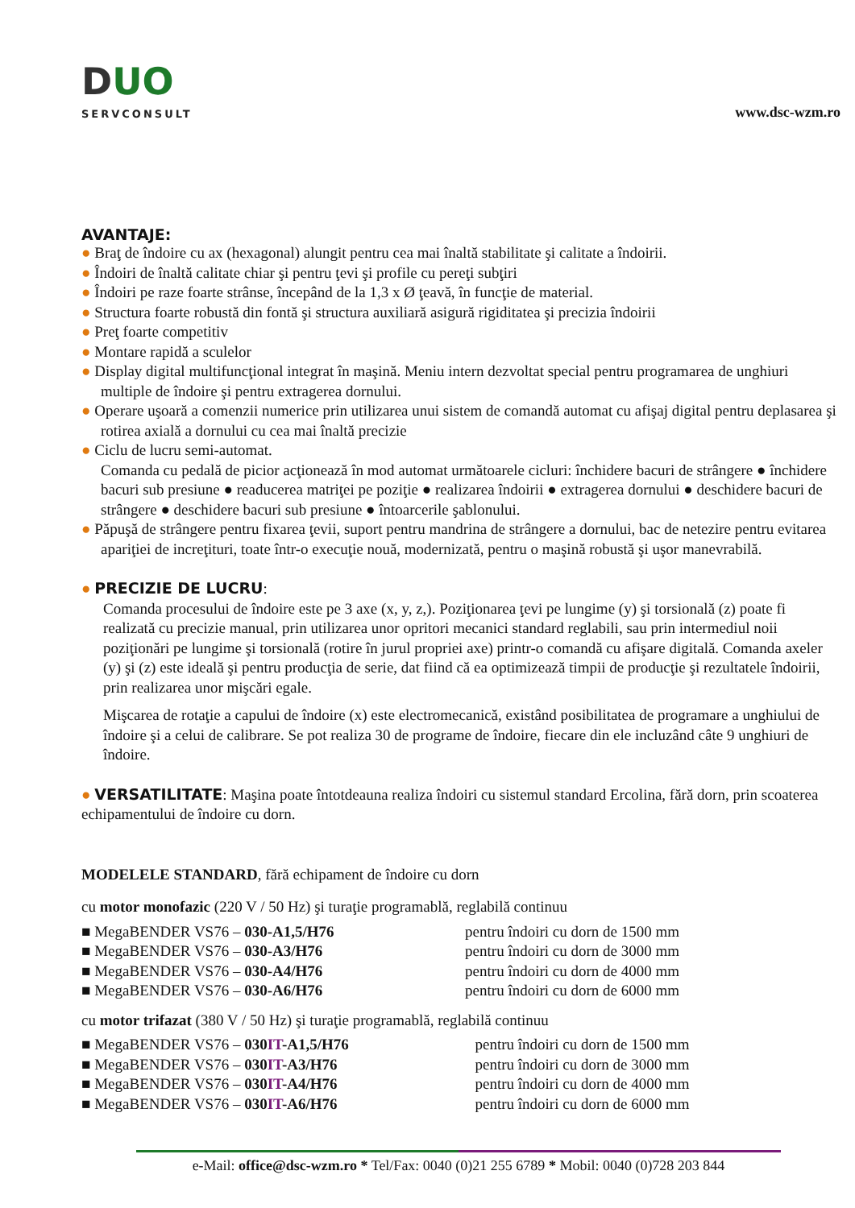DUO
SERVCONSULT
www.dsc-wzm.ro
AVANTAJE:
● Braţ de îndoire cu ax (hexagonal) alungit pentru cea mai înaltă stabilitate şi calitate a îndoirii.
● Îndoiri de înaltă calitate chiar şi pentru ţevi şi profile cu pereţi subţiri
● Îndoiri pe raze foarte strânse, începând de la 1,3 x Ø ţeavă, în funcţie de material.
● Structura foarte robustă din fontă şi structura auxiliară asigură rigiditatea şi precizia îndoirii
● Preţ foarte competitiv
● Montare rapidă a sculelor
● Display digital multifuncţional integrat în maşină. Meniu intern dezvoltat special pentru programarea de unghiuri multiple de îndoire şi pentru extragerea dornului.
● Operare uşoară a comenzii numerice prin utilizarea unui sistem de comandă automat cu afişaj digital pentru deplasarea şi rotirea axială a dornului cu cea mai înaltă precizie
● Ciclu de lucru semi-automat.
Comanda cu pedală de picior acţionează în mod automat următoarele cicluri: închidere bacuri de strângere ● închidere bacuri sub presiune ● readucerea matriţei pe poziţie ● realizarea îndoirii ● extragerea dornului ● deschidere bacuri de strângere ● deschidere bacuri sub presiune ● întoarcerile şablonului.
● Păpuşă de strângere pentru fixarea ţevii, suport pentru mandrina de strângere a dornului, bac de netezire pentru evitarea apariţiei de increţituri, toate într-o execuţie nouă, modernizată, pentru o maşină robustă şi uşor manevrabilă.
● PRECIZIE DE LUCRU:
Comanda procesului de îndoire este pe 3 axe (x, y, z,). Poziţionarea ţevi pe lungime (y) şi torsională (z) poate fi realizată cu precizie manual, prin utilizarea unor opritori mecanici standard reglabili, sau prin intermediul noii poziţionări pe lungime şi torsională (rotire în jurul propriei axe) printr-o comandă cu afişare digitală. Comanda axeler (y) şi (z) este ideală şi pentru producţia de serie, dat fiind că ea optimizează timpii de producţie şi rezultatele îndoirii, prin realizarea unor mişcări egale.
Mişcarea de rotaţie a capului de îndoire (x) este electromecanică, existând posibilitatea de programare a unghiului de îndoire şi a celui de calibrare. Se pot realiza 30 de programe de îndoire, fiecare din ele incluzând câte 9 unghiuri de îndoire.
● VERSATILITATE: Maşina poate întotdeauna realiza îndoiri cu sistemul standard Ercolina, fără dorn, prin scoaterea echipamentului de îndoire cu dorn.
MODELELE STANDARD, fără echipament de îndoire cu dorn
cu motor monofazic (220 V / 50 Hz) şi turaţie programablă, reglabilă continuu
| ■ MegaBENDER VS76 – 030-A1,5/H76 | pentru îndoiri cu dorn de 1500 mm |
| ■ MegaBENDER VS76 – 030-A3/H76 | pentru îndoiri cu dorn de 3000 mm |
| ■ MegaBENDER VS76 – 030-A4/H76 | pentru îndoiri cu dorn de 4000 mm |
| ■ MegaBENDER VS76 – 030-A6/H76 | pentru îndoiri cu dorn de 6000 mm |
cu motor trifazat (380 V / 50 Hz) şi turaţie programablă, reglabilă continuu
| ■ MegaBENDER VS76 – 030 IT -A1,5/H76 | pentru îndoiri cu dorn de 1500 mm |
| ■ MegaBENDER VS76 – 030 IT -A3/H76 | pentru îndoiri cu dorn de 3000 mm |
| ■ MegaBENDER VS76 – 030 IT -A4/H76 | pentru îndoiri cu dorn de 4000 mm |
| ■ MegaBENDER VS76 – 030 IT -A6/H76 | pentru îndoiri cu dorn de 6000 mm |
e-Mail: office@dsc-wzm.ro * Tel/Fax: 0040 (0)21 255 6789 * Mobil: 0040 (0)728 203 844